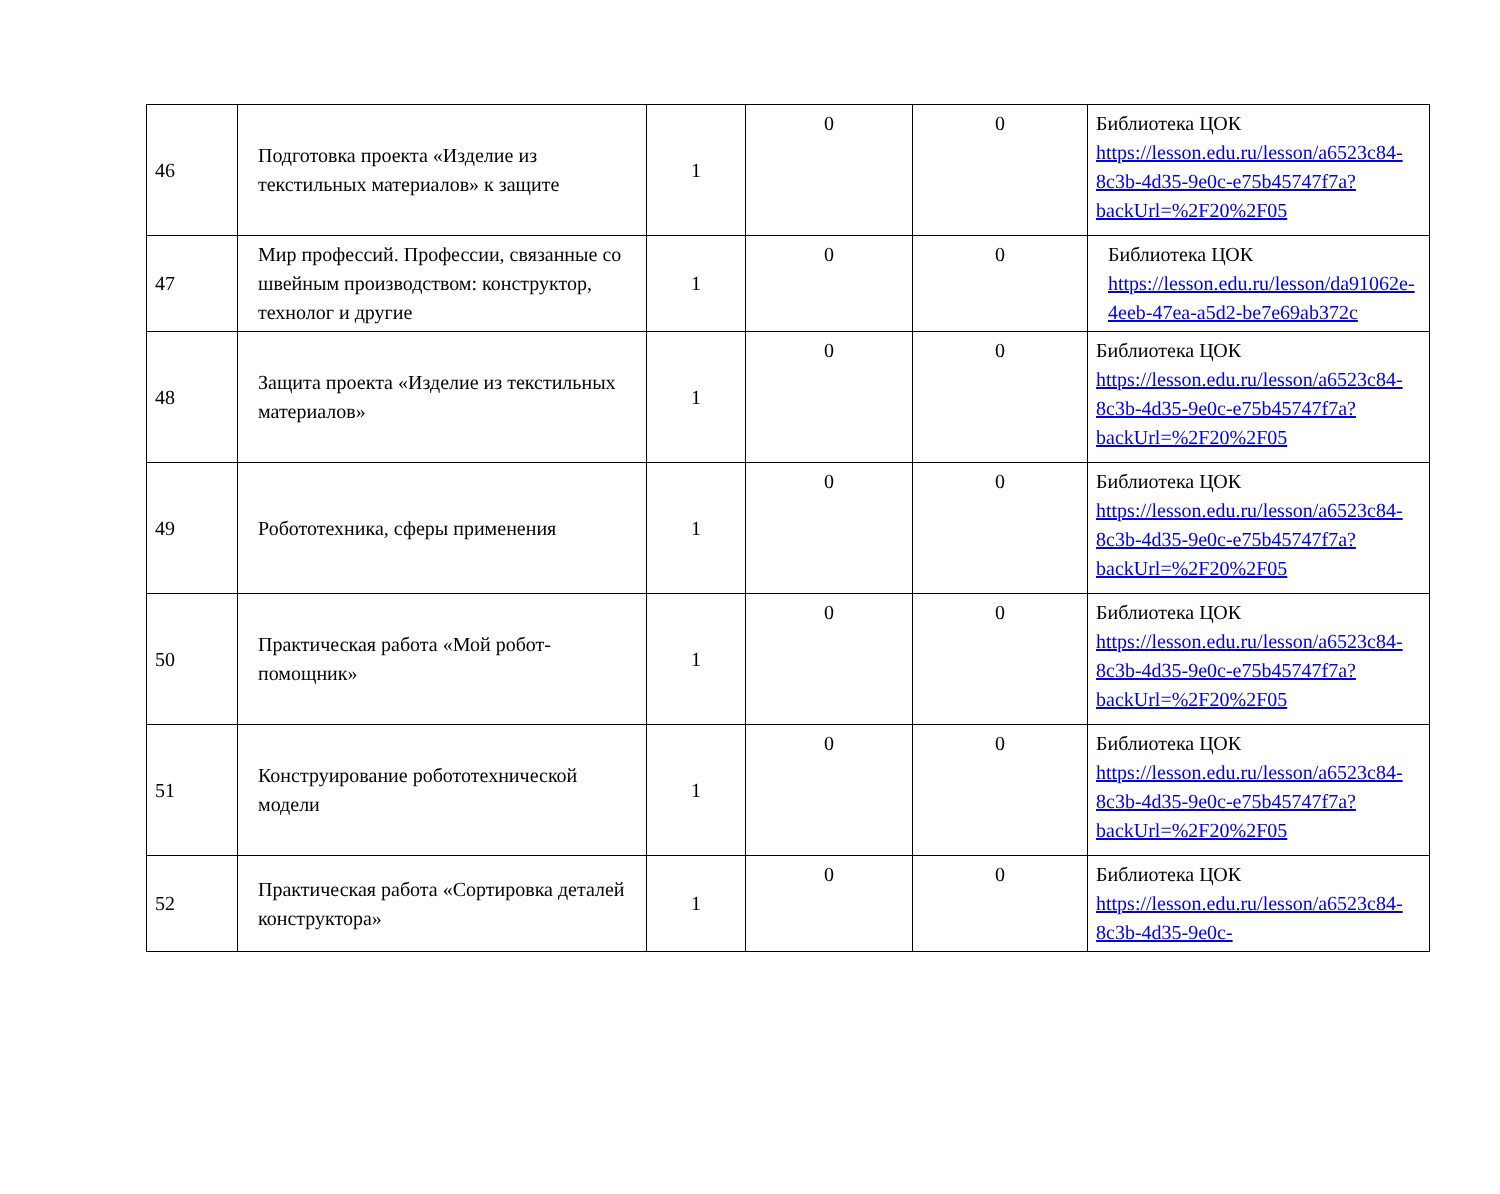| 46 | Подготовка проекта «Изделие из текстильных материалов» к защите | 1 | 0 | 0 | Библиотека ЦОК https://lesson.edu.ru/lesson/a6523c84-8c3b-4d35-9e0c-e75b45747f7a?backUrl=%2F20%2F05 |
| 47 | Мир профессий. Профессии, связанные со швейным производством: конструктор, технолог и другие | 1 | 0 | 0 | Библиотека ЦОК https://lesson.edu.ru/lesson/da91062e-4eeb-47ea-a5d2-be7e69ab372c |
| 48 | Защита проекта «Изделие из текстильных материалов» | 1 | 0 | 0 | Библиотека ЦОК https://lesson.edu.ru/lesson/a6523c84-8c3b-4d35-9e0c-e75b45747f7a?backUrl=%2F20%2F05 |
| 49 | Робототехника, сферы применения | 1 | 0 | 0 | Библиотека ЦОК https://lesson.edu.ru/lesson/a6523c84-8c3b-4d35-9e0c-e75b45747f7a?backUrl=%2F20%2F05 |
| 50 | Практическая работа «Мой робот-помощник» | 1 | 0 | 0 | Библиотека ЦОК https://lesson.edu.ru/lesson/a6523c84-8c3b-4d35-9e0c-e75b45747f7a?backUrl=%2F20%2F05 |
| 51 | Конструирование робототехнической модели | 1 | 0 | 0 | Библиотека ЦОК https://lesson.edu.ru/lesson/a6523c84-8c3b-4d35-9e0c-e75b45747f7a?backUrl=%2F20%2F05 |
| 52 | Практическая работа «Сортировка деталей конструктора» | 1 | 0 | 0 | Библиотека ЦОК https://lesson.edu.ru/lesson/a6523c84-8c3b-4d35-9e0c- |